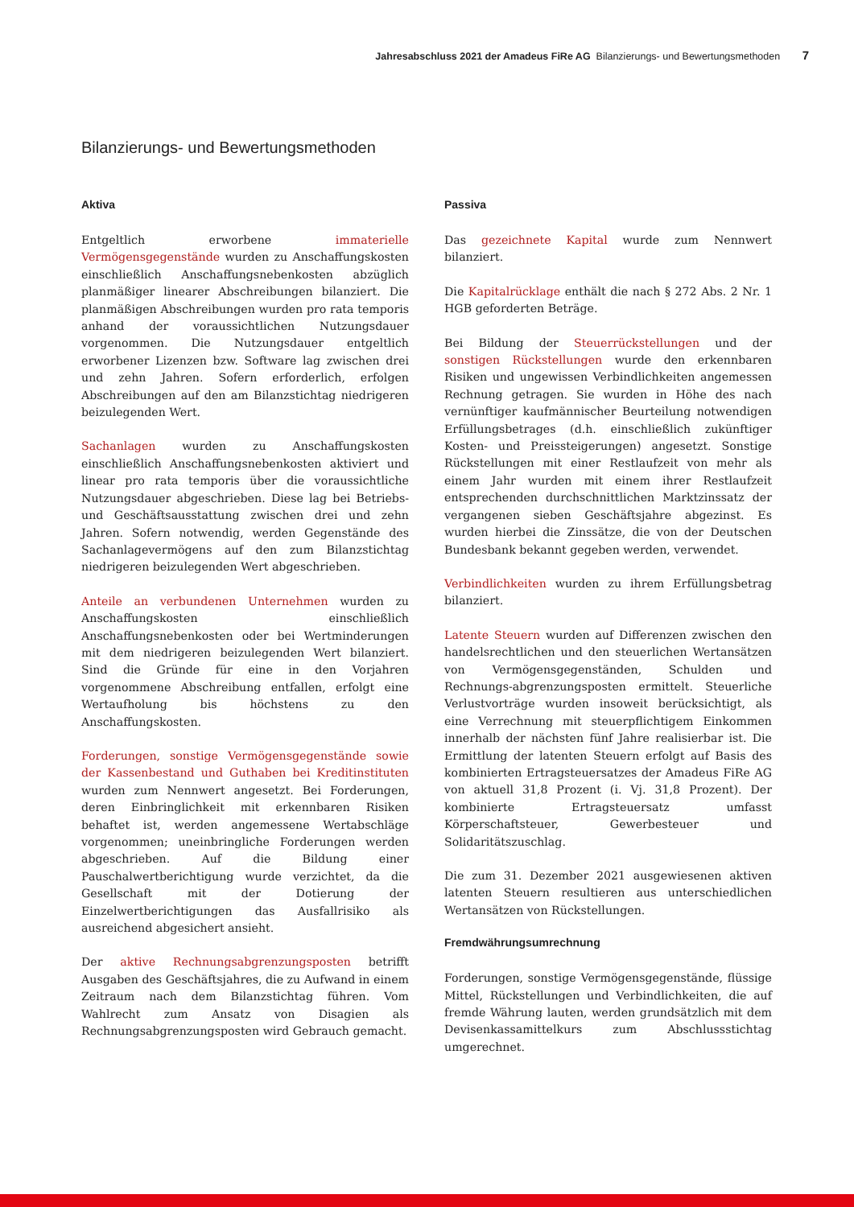Jahresabschluss 2021 der Amadeus FiRe AG Bilanzierungs- und Bewertungsmethoden 7
Bilanzierungs- und Bewertungsmethoden
Aktiva
Entgeltlich erworbene immaterielle Vermögensgegenstände wurden zu Anschaffungskosten einschließlich Anschaffungsnebenkosten abzüglich planmäßiger linearer Abschreibungen bilanziert. Die planmäßigen Abschreibungen wurden pro rata temporis anhand der voraussichtlichen Nutzungsdauer vorgenommen. Die Nutzungsdauer entgeltlich erworbener Lizenzen bzw. Software lag zwischen drei und zehn Jahren. Sofern erforderlich, erfolgen Abschreibungen auf den am Bilanzstichtag niedrigeren beizulegenden Wert.
Sachanlagen wurden zu Anschaffungskosten einschließlich Anschaffungsnebenkosten aktiviert und linear pro rata temporis über die voraussichtliche Nutzungsdauer abgeschrieben. Diese lag bei Betriebs- und Geschäftsausstattung zwischen drei und zehn Jahren. Sofern notwendig, werden Gegenstände des Sachanlagevermögens auf den zum Bilanzstichtag niedrigeren beizulegenden Wert abgeschrieben.
Anteile an verbundenen Unternehmen wurden zu Anschaffungskosten einschließlich Anschaffungsnebenkosten oder bei Wertminderungen mit dem niedrigeren beizulegenden Wert bilanziert. Sind die Gründe für eine in den Vorjahren vorgenommene Abschreibung entfallen, erfolgt eine Wertaufholung bis höchstens zu den Anschaffungskosten.
Forderungen, sonstige Vermögensgegenstände sowie der Kassenbestand und Guthaben bei Kreditinstituten wurden zum Nennwert angesetzt. Bei Forderungen, deren Einbringlichkeit mit erkennbaren Risiken behaftet ist, werden angemessene Wertabschläge vorgenommen; uneinbringliche Forderungen werden abgeschrieben. Auf die Bildung einer Pauschalwertberichtigung wurde verzichtet, da die Gesellschaft mit der Dotierung der Einzelwertberichtigungen das Ausfallrisiko als ausreichend abgesichert ansieht.
Der aktive Rechnungsabgrenzungsposten betrifft Ausgaben des Geschäftsjahres, die zu Aufwand in einem Zeitraum nach dem Bilanzstichtag führen. Vom Wahlrecht zum Ansatz von Disagien als Rechnungsabgrenzungsposten wird Gebrauch gemacht.
Passiva
Das gezeichnete Kapital wurde zum Nennwert bilanziert.
Die Kapitalrücklage enthält die nach § 272 Abs. 2 Nr. 1 HGB geforderten Beträge.
Bei Bildung der Steuerrückstellungen und der sonstigen Rückstellungen wurde den erkennbaren Risiken und ungewissen Verbindlichkeiten angemessen Rechnung getragen. Sie wurden in Höhe des nach vernünftiger kaufmännischer Beurteilung notwendigen Erfüllungsbetrages (d.h. einschließlich zukünftiger Kosten- und Preissteigerungen) angesetzt. Sonstige Rückstellungen mit einer Restlaufzeit von mehr als einem Jahr wurden mit einem ihrer Restlaufzeit entsprechenden durchschnittlichen Marktzinssatz der vergangenen sieben Geschäftsjahre abgezinst. Es wurden hierbei die Zinssätze, die von der Deutschen Bundesbank bekannt gegeben werden, verwendet.
Verbindlichkeiten wurden zu ihrem Erfüllungsbetrag bilanziert.
Latente Steuern wurden auf Differenzen zwischen den handelsrechtlichen und den steuerlichen Wertansätzen von Vermögensgegenständen, Schulden und Rechnungs-abgrenzungsposten ermittelt. Steuerliche Verlustvorträge wurden insoweit berücksichtigt, als eine Verrechnung mit steuerpflichtigem Einkommen innerhalb der nächsten fünf Jahre realisierbar ist. Die Ermittlung der latenten Steuern erfolgt auf Basis des kombinierten Ertragsteuersatzes der Amadeus FiRe AG von aktuell 31,8 Prozent (i. Vj. 31,8 Prozent). Der kombinierte Ertragsteuersatz umfasst Körperschaftsteuer, Gewerbesteuer und Solidaritätszuschlag.
Die zum 31. Dezember 2021 ausgewiesenen aktiven latenten Steuern resultieren aus unterschiedlichen Wertansätzen von Rückstellungen.
Fremdwährungsumrechnung
Forderungen, sonstige Vermögensgegenstände, flüssige Mittel, Rückstellungen und Verbindlichkeiten, die auf fremde Währung lauten, werden grundsätzlich mit dem Devisenkassamittelkurs zum Abschlussstichtag umgerechnet.